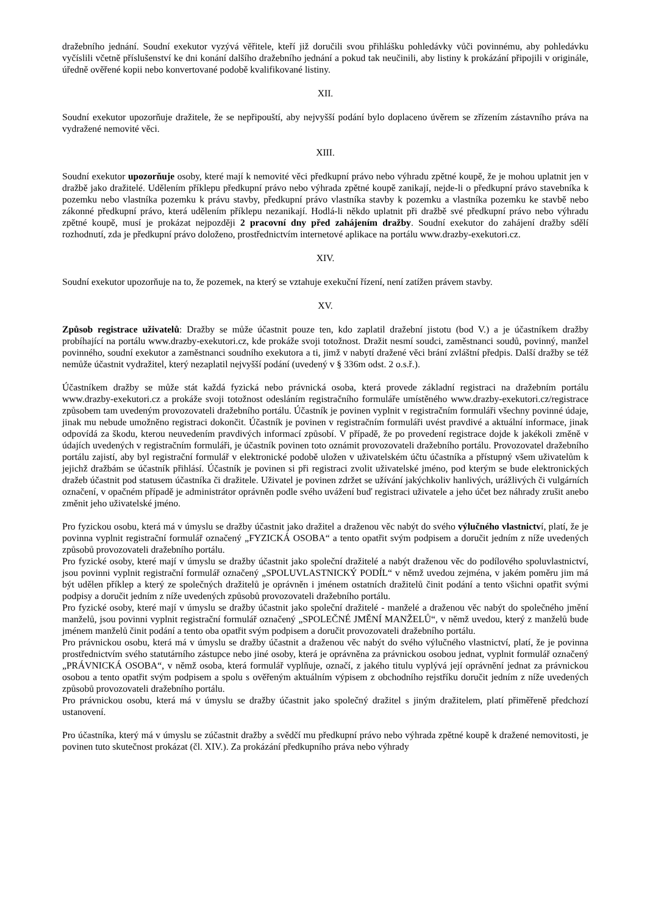dražebního jednání. Soudní exekutor vyzývá věřitele, kteří již doručili svou přihlášku pohledávky vůči povinnému, aby pohledávku vyčíslili včetně příslušenství ke dni konání dalšího dražebního jednání a pokud tak neučinili, aby listiny k prokázání připojili v originále, úředně ověřené kopii nebo konvertované podobě kvalifikované listiny.
XII.
Soudní exekutor upozorňuje dražitele, že se nepřipouští, aby nejvyšší podání bylo doplaceno úvěrem se zřízením zástavního práva na vydražené nemovité věci.
XIII.
Soudní exekutor upozorňuje osoby, které mají k nemovité věci předkupní právo nebo výhradu zpětné koupě, že je mohou uplatnit jen v dražbě jako dražitelé. Udělením příklepu předkupní právo nebo výhrada zpětné koupě zanikají, nejde-li o předkupní právo stavebníka k pozemku nebo vlastníka pozemku k právu stavby, předkupní právo vlastníka stavby k pozemku a vlastníka pozemku ke stavbě nebo zákonné předkupní právo, která udělením příklepu nezanikají. Hodlá-li někdo uplatnit při dražbě své předkupní právo nebo výhradu zpětné koupě, musí je prokázat nejpozději 2 pracovní dny před zahájením dražby. Soudní exekutor do zahájení dražby sdělí rozhodnutí, zda je předkupní právo doloženo, prostřednictvím internetové aplikace na portálu www.drazby-exekutori.cz.
XIV.
Soudní exekutor upozorňuje na to, že pozemek, na který se vztahuje exekuční řízení, není zatížen právem stavby.
XV.
Způsob registrace uživatelů: Dražby se může účastnit pouze ten, kdo zaplatil dražební jistotu (bod V.) a je účastníkem dražby probíhající na portálu www.drazby-exekutori.cz, kde prokáže svoji totožnost. Dražit nesmí soudci, zaměstnanci soudů, povinný, manžel povinného, soudní exekutor a zaměstnanci soudního exekutora a ti, jimž v nabytí dražené věci brání zvláštní předpis. Další dražby se též nemůže účastnit vydražitel, který nezaplatil nejvyšší podání (uvedený v § 336m odst. 2 o.s.ř.).
Účastníkem dražby se může stát každá fyzická nebo právnická osoba, která provede základní registraci na dražebním portálu www.drazby-exekutori.cz a prokáže svoji totožnost odesláním registračního formuláře umístěného www.drazby-exekutori.cz/registrace způsobem tam uvedeným provozovateli dražebního portálu. Účastník je povinen vyplnit v registračním formuláři všechny povinné údaje, jinak mu nebude umožněno registraci dokončit. Účastník je povinen v registračním formuláři uvést pravdivé a aktuální informace, jinak odpovídá za škodu, kterou neuvedením pravdivých informací způsobí. V případě, že po provedení registrace dojde k jakékoli změně v údajích uvedených v registračním formuláři, je účastník povinen toto oznámit provozovateli dražebního portálu. Provozovatel dražebního portálu zajistí, aby byl registrační formulář v elektronické podobě uložen v uživatelském účtu účastníka a přístupný všem uživatelům k jejichž dražbám se účastník přihlásí. Účastník je povinen si při registraci zvolit uživatelské jméno, pod kterým se bude elektronických dražeb účastnit pod statusem účastníka či dražitele. Uživatel je povinen zdržet se užívání jakýchkoliv hanlivých, urážlivých či vulgárních označení, v opačném případě je administrátor oprávněn podle svého uvážení buď registraci uživatele a jeho účet bez náhrady zrušit anebo změnit jeho uživatelské jméno.
Pro fyzickou osobu, která má v úmyslu se dražby účastnit jako dražitel a draženou věc nabýt do svého výlučného vlastnictví, platí, že je povinna vyplnit registrační formulář označený „FYZICKÁ OSOBA“ a tento opatřit svým podpisem a doručit jedním z níže uvedených způsobů provozovateli dražebního portálu.
Pro fyzické osoby, které mají v úmyslu se dražby účastnit jako společní dražitelé a nabýt draženou věc do podílového spoluvlastnictví, jsou povinni vyplnit registrační formulář označený „SPOLUVLASTNICKÝ PODÍL“ v němž uvedou zejména, v jakém poměru jim má být udělen příklep a který ze společných dražitelů je oprávněn i jménem ostatních dražitelů činit podání a tento všichni opatřit svými podpisy a doručit jedním z níže uvedených způsobů provozovateli dražebního portálu.
Pro fyzické osoby, které mají v úmyslu se dražby účastnit jako společní dražitelé - manželé a draženou věc nabýt do společného jmění manželů, jsou povinni vyplnit registrační formulář označený „SPOLEČNÉ JMĚNÍ MANŽELŮ“, v němž uvedou, který z manželů bude jménem manželů činit podání a tento oba opatřit svým podpisem a doručit provozovateli dražebního portálu.
Pro právnickou osobu, která má v úmyslu se dražby účastnit a draženou věc nabýt do svého výlučného vlastnictví, platí, že je povinna prostřednictvím svého statutárního zástupce nebo jiné osoby, která je oprávněna za právnickou osobou jednat, vyplnit formulář označený „PRÁVNICKÁ OSOBA“, v němž osoba, která formulář vyplňuje, označí, z jakého titulu vyplývá její oprávnění jednat za právnickou osobou a tento opatřit svým podpisem a spolu s ověřeným aktuálním výpisem z obchodního rejstříku doručit jedním z níže uvedených způsobů provozovateli dražebního portálu.
Pro právnickou osobu, která má v úmyslu se dražby účastnit jako společný dražitel s jiným dražitelem, platí přiměřeně předchozí ustanovení.
Pro účastníka, který má v úmyslu se zúčastnit dražby a svědčí mu předkupní právo nebo výhrada zpětné koupě k dražené nemovitosti, je povinen tuto skutečnost prokázat (čl. XIV.). Za prokázání předkupního práva nebo výhrady